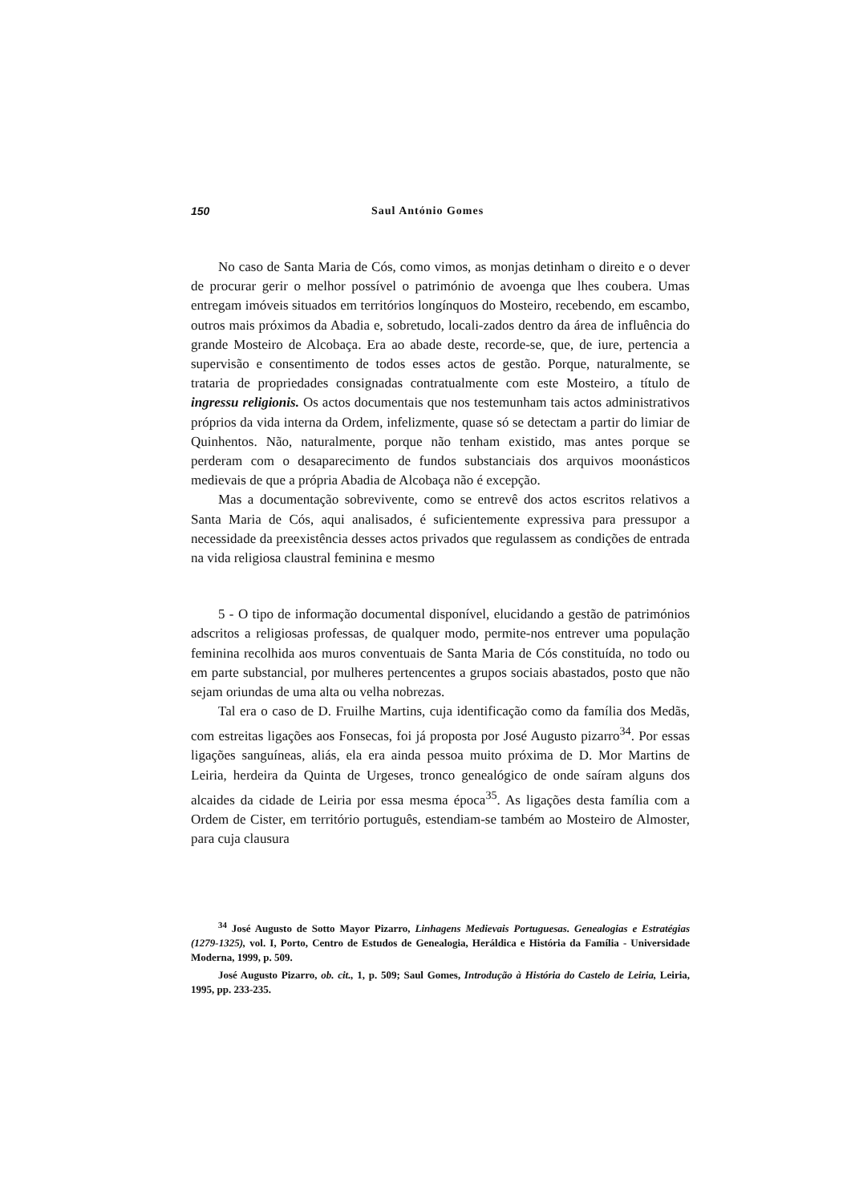150 Saul António Gomes
No caso de Santa Maria de Cós, como vimos, as monjas detinham o direito e o dever de procurar gerir o melhor possível o património de avoenga que lhes coubera. Umas entregam imóveis situados em territórios longínquos do Mosteiro, recebendo, em escambo, outros mais próximos da Abadia e, sobretudo, locali-zados dentro da área de influência do grande Mosteiro de Alcobaça. Era ao abade deste, recorde-se, que, de iure, pertencia a supervisão e consentimento de todos esses actos de gestão. Porque, naturalmente, se trataria de propriedades consignadas contratualmente com este Mosteiro, a título de ingressu religionis. Os actos documentais que nos testemunham tais actos administrativos próprios da vida interna da Ordem, infelizmente, quase só se detectam a partir do limiar de Quinhentos. Não, naturalmente, porque não tenham existido, mas antes porque se perderam com o desaparecimento de fundos substanciais dos arquivos moonásticos medievais de que a própria Abadia de Alcobaça não é excepção.
Mas a documentação sobrevivente, como se entrevê dos actos escritos relativos a Santa Maria de Cós, aqui analisados, é suficientemente expressiva para pressupor a necessidade da preexistência desses actos privados que regulassem as condições de entrada na vida religiosa claustral feminina e mesmo
5 - O tipo de informação documental disponível, elucidando a gestão de patrimónios adscritos a religiosas professas, de qualquer modo, permite-nos entrever uma população feminina recolhida aos muros conventuais de Santa Maria de Cós constituída, no todo ou em parte substancial, por mulheres pertencentes a grupos sociais abastados, posto que não sejam oriundas de uma alta ou velha nobrezas.
Tal era o caso de D. Fruilhe Martins, cuja identificação como da família dos Medãs, com estreitas ligações aos Fonsecas, foi já proposta por José Augusto pizarro<sup>34</sup>. Por essas ligações sanguíneas, aliás, ela era ainda pessoa muito próxima de D. Mor Martins de Leiria, herdeira da Quinta de Urgeses, tronco genealógico de onde saíram alguns dos alcaides da cidade de Leiria por essa mesma época<sup>35</sup>. As ligações desta família com a Ordem de Cister, em território português, estendiam-se também ao Mosteiro de Almoster, para cuja clausura
<sup>34</sup> José Augusto de Sotto Mayor Pizarro, Linhagens Medievais Portuguesas. Genealogias e Estratégias (1279-1325), vol. I, Porto, Centro de Estudos de Genealogia, Heráldica e História da Família - Universidade Moderna, 1999, p. 509.
José Augusto Pizarro, ob. cit., 1, p. 509; Saul Gomes, Introdução à História do Castelo de Leiria, Leiria, 1995, pp. 233-235.